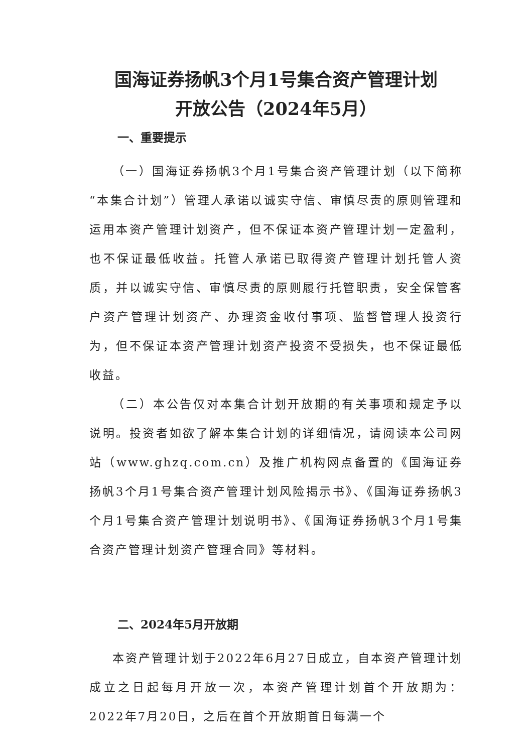国海证券扬帆3个月1号集合资产管理计划
开放公告（2024年5月）
一、重要提示
（一）国海证券扬帆3个月1号集合资产管理计划（以下简称“本集合计划”）管理人承诺以诚实守信、审慎尽责的原则管理和运用本资产管理计划资产，但不保证本资产管理计划一定盈利，也不保证最低收益。托管人承诺已取得资产管理计划托管人资质，并以诚实守信、审慎尽责的原则履行托管职责，安全保管客户资产管理计划资产、办理资金收付事项、监督管理人投资行为，但不保证本资产管理计划资产投资不受损失，也不保证最低收益。
（二）本公告仅对本集合计划开放期的有关事项和规定予以说明。投资者如欲了解本集合计划的详细情况，请阅读本公司网站（www.ghzq.com.cn）及推广机构网点备置的《国海证券扬帆3个月1号集合资产管理计划风险揭示书》、《国海证券扬帆3个月1号集合资产管理计划说明书》、《国海证券扬帆3个月1号集合资产管理计划资产管理合同》等材料。
二、2024年5月开放期
本资产管理计划于2022年6月27日成立，自本资产管理计划成立之日起每月开放一次，本资产管理计划首个开放期为：2022年7月20日，之后在首个开放期首日每满一个